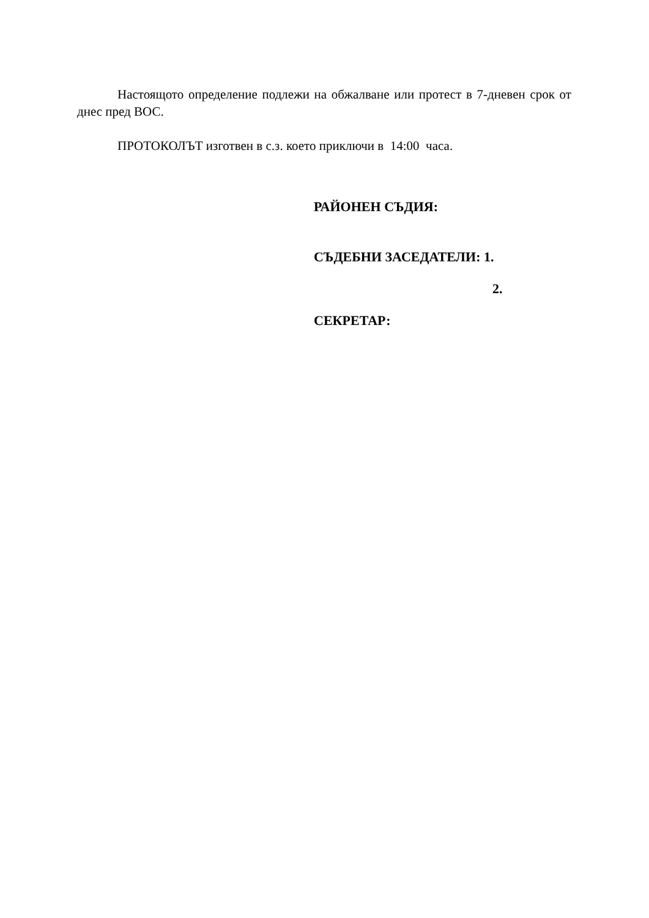Настоящото определение подлежи на обжалване или протест в 7-дневен срок от днес пред ВОС.
ПРОТОКОЛЪТ изготвен в с.з. което приключи в 14:00 часа.
РАЙОНЕН СЪДИЯ:
СЪДЕБНИ ЗАСЕДАТЕЛИ: 1.
2.
СЕКРЕТАР: